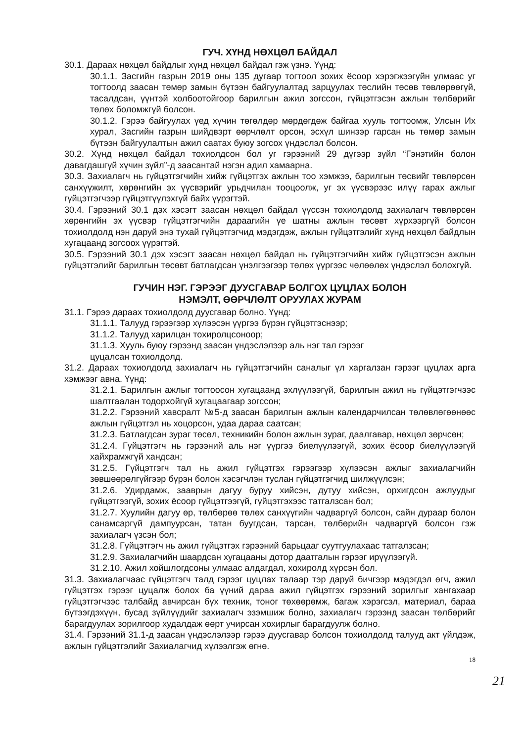ГУЧ. ХҮНД НӨХЦӨЛ БАЙДАЛ
30.1. Дараах нөхцөл байдлыг хүнд нөхцөл байдал гэж үзнэ. Үүнд:
30.1.1. Засгийн газрын 2019 оны 135 дугаар тогтоол зохих ёсоор хэрэгжээгүйн улмаас уг тогтоолд заасан төмөр замын бүтээн байгуулалтад зарцуулах төслийн төсөв төвлөрөөгүй, тасалдсан, үүнтэй холбоотойгоор барилгын ажил зогссон, гүйцэтгэсэн ажлын төлбөрийг төлөх боломжгүй болсон.
30.1.2. Гэрээ байгуулах үед хүчин төгөлдөр мөрдөгдөж байгаа хууль тогтоомж, Улсын Их хурал, Засгийн газрын шийдвэрт өөрчлөлт орсон, эсхүл шинээр гарсан нь төмөр замын бүтээн байгуулалтын ажил саатах буюу зогсох үндэслэл болсон.
30.2. Хүнд нөхцөл байдал тохиолдсон бол уг гэрээний 29 дүгээр зүйл “Гэнэтийн болон давагдашгүй хүчин зүйл”-д заасантай нэгэн адил хамаарна.
30.3. Захиалагч нь гүйцэтгэгчийн хийж гүйцэтгэх ажлын тоо хэмжээ, барилгын төсвийг төвлөрсөн санхүүжилт, хөрөнгийн эх үүсвэрийг урьдчилан тооцоолж, уг эх үүсвэрээс илүү гарах ажлыг гүйцэтгэгчээр гүйцэтгүүлэхгүй байх үүрэгтэй.
30.4. Гэрээний 30.1 дэх хэсэгт заасан нөхцөл байдал үүссэн тохиолдолд захиалагч төвлөрсөн хөрөнгийн эх үүсвэр гүйцэтгэгчийн дараагийн үе шатны ажлын төсөвт хүрхээргүй болсон тохиолдолд нэн даруй энэ тухай гүйцэтгэгчид мэдэгдэж, ажлын гүйцэтгэлийг хүнд нөхцөл байдлын хугацаанд зогсоох үүрэгтэй.
30.5. Гэрээний 30.1 дэх хэсэгт заасан нөхцөл байдал нь гүйцэтгэгчийн хийж гүйцэтгэсэн ажлын гүйцэтгэлийг барилгын төсөвт батлагдсан үнэлгээгээр төлөх үүргээс чөлөөлөх үндэслэл болохгүй.
ГУЧИН НЭГ. ГЭРЭЭГ ДУУСГАВАР БОЛГОХ ЦУЦЛАХ БОЛОН
НЭМЭЛТ, ӨӨРЧЛӨЛТ ОРУУЛАХ ЖУРАМ
31.1. Гэрээ дараах тохиолдолд дуусгавар болно. Үүнд:
31.1.1. Талууд гэрээгээр хүлээсэн үүргээ бүрэн гүйцэтгэснээр;
31.1.2. Талууд харилцан тохиролцсоноор;
31.1.3. Хууль буюу гэрээнд заасан үндэслэлээр аль нэг тал гэрээг
цуцалсан тохиолдолд.
31.2. Дараах тохиолдолд захиалагч нь гүйцэтгэгчийн саналыг үл харгалзан гэрээг цуцлах арга хэмжээг авна. Үүнд:
31.2.1. Барилгын ажлыг тогтоосон хугацаанд эхлүүлээгүй, барилгын ажил нь гүйцэтгэгчээс шалтгаалан тодорхойгүй хугацаагаар зогссон;
31.2.2. Гэрээний хавсралт №5-д заасан барилгын ажлын календарчилсан төлөвлөгөөнөөс ажлын гүйцэтгэл нь хоцорсон, удаа дараа саатсан;
31.2.3. Батлагдсан зураг төсөл, техникийн болон ажлын зураг, даалгавар, нөхцөл зөрчсөн;
31.2.4. Гүйцэтгэгч нь гэрээний аль нэг үүргээ биелүүлээгүй, зохих ёсоор биелүүлээгүй хайхрамжгүй хандсан;
31.2.5. Гүйцэтгэгч тал нь ажил гүйцэтгэх гэрээгээр хүлээсэн ажлыг захиалагчийн зөвшөөрөлгүйгээр бүрэн болон хэсэгчлэн туслан гүйцэтгэгчид шилжүүлсэн;
31.2.6. Удирдамж, зааврын дагуу буруу хийсэн, дутуу хийсэн, орхигдсон ажлуудыг гүйцэтгээгүй, зохих ёсоор гүйцэтгээгүй, гүйцэтгэхээс татгалзсан бол;
31.2.7. Хуулийн дагуу өр, төлбөрөө төлөх санхүүгийн чадваргүй болсон, сайн дураар болон санамсаргүй дампуурсан, татан буугдсан, тарсан, төлбөрийн чадваргүй болсон гэж захиалагч үзсэн бол;
31.2.8. Гүйцэтгэгч нь ажил гүйцэтгэх гэрээний барьцааг суутгуулахаас татгалзсан;
31.2.9. Захиалагчийн шаардсан хугацааны дотор даатгалын гэрээг ирүүлээгүй.
31.2.10. Ажил хойшлогдсоны улмаас алдагдал, хохиролд хүрсэн бол.
31.3. Захиалагчаас гүйцэтгэгч талд гэрээг цуцлах талаар тэр даруй бичгээр мэдэгдэл өгч, ажил гүйцэтгэх гэрээг цуцалж болох ба үүний дараа ажил гүйцэтгэх гэрээний зорилгыг хангахаар гүйцэтгэгчээс талбайд авчирсан бүх техник, тоног төхөөрөмж, багаж хэрэгсэл, материал, бараа бүтээгдэхүүн, бусад зүйлүүдийг захиалагч эзэмшиж болно, захиалагч гэрээнд заасан төлбөрийг барагдуулах зорилгоор худалдаж өөрт учирсан хохирлыг барагдуулж болно.
31.4. Гэрээний 31.1-д заасан үндэслэлээр гэрээ дуусгавар болсон тохиолдолд талууд акт үйлдэж, ажлын гүйцэтгэлийг Захиалагчид хүлээлгэж өгнө.
18
21